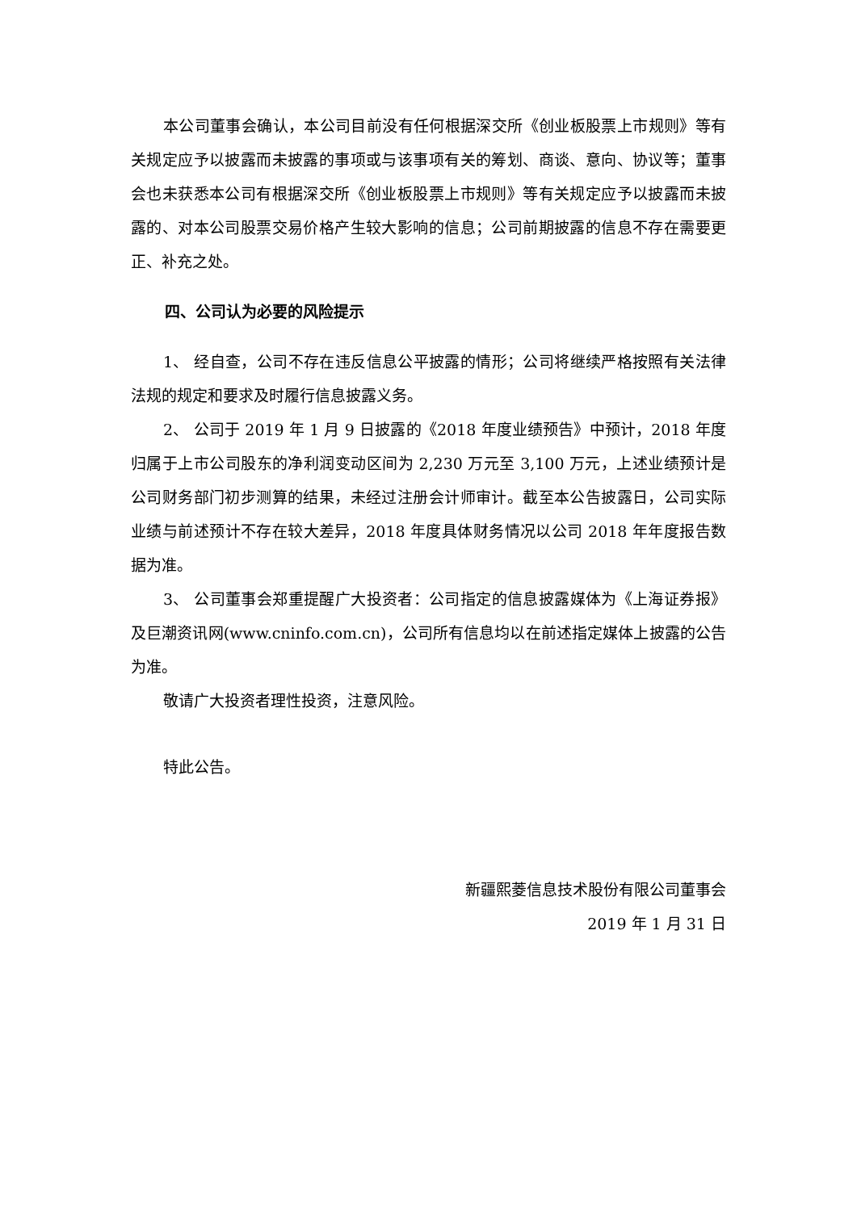本公司董事会确认，本公司目前没有任何根据深交所《创业板股票上市规则》等有关规定应予以披露而未披露的事项或与该事项有关的筹划、商谈、意向、协议等；董事会也未获悉本公司有根据深交所《创业板股票上市规则》等有关规定应予以披露而未披露的、对本公司股票交易价格产生较大影响的信息；公司前期披露的信息不存在需要更正、补充之处。
四、公司认为必要的风险提示
1、 经自查，公司不存在违反信息公平披露的情形；公司将继续严格按照有关法律法规的规定和要求及时履行信息披露义务。
2、 公司于 2019 年 1 月 9 日披露的《2018 年度业绩预告》中预计，2018 年度归属于上市公司股东的净利润变动区间为 2,230 万元至 3,100 万元，上述业绩预计是公司财务部门初步测算的结果，未经过注册会计师审计。截至本公告披露日，公司实际业绩与前述预计不存在较大差异，2018 年度具体财务情况以公司 2018 年年度报告数据为准。
3、 公司董事会郑重提醒广大投资者：公司指定的信息披露媒体为《上海证券报》及巨潮资讯网(www.cninfo.com.cn)，公司所有信息均以在前述指定媒体上披露的公告为准。
敬请广大投资者理性投资，注意风险。
特此公告。
新疆熙菱信息技术股份有限公司董事会
2019 年 1 月 31 日